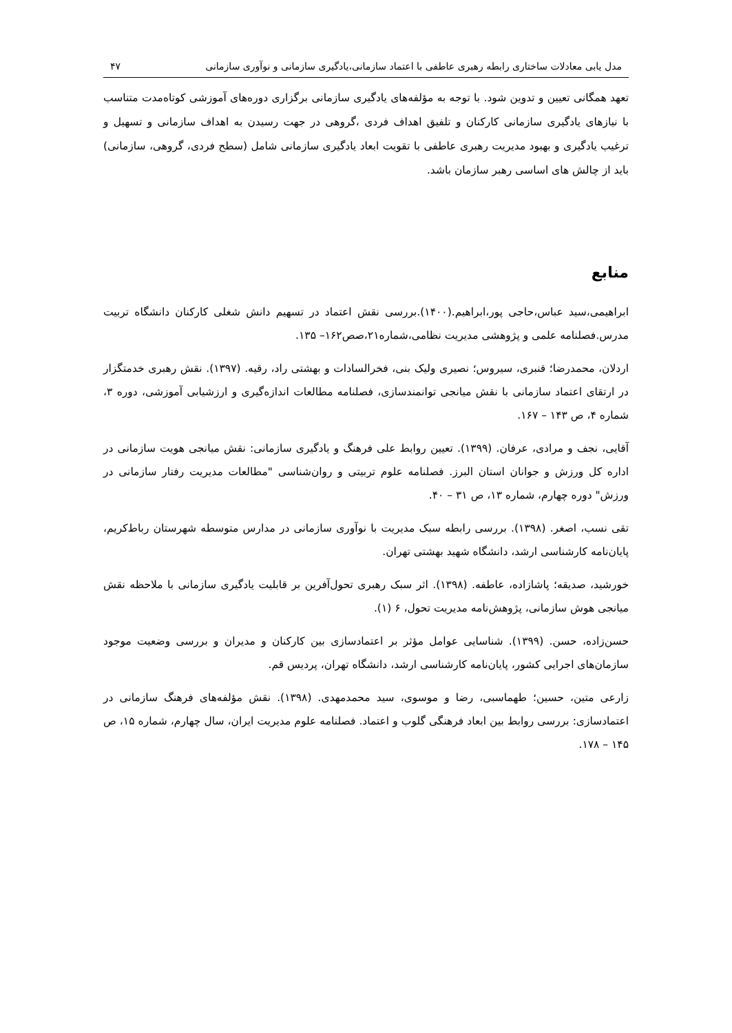مدل یابی معادلات ساختاری رابطه رهبری عاطفی با اعتماد سازمانی،یادگیری سازمانی و نوآوری سازمانی ۴۷
تعهد همگانی تعیین و تدوین شود. با توجه به مؤلفه‌های یادگیری سازمانی برگزاری دوره‌های آموزشی کوتاه‌مدت متناسب با نیازهای یادگیری سازمانی کارکنان و تلفیق اهداف فردی ،گروهی در جهت رسیدن به اهداف سازمانی و تسهیل و ترغیب یادگیری و بهبود مدیریت رهبری عاطفی با تقویت ابعاد یادگیری سازمانی شامل (سطح فردی، گروهی، سازمانی) باید از چالش های اساسی رهبر سازمان باشد.
منابع
ابراهیمی،سید عباس،حاجی پور،ابراهیم.(۱۴۰۰).بررسی نقش اعتماد در تسهیم دانش شغلی کارکنان دانشگاه تربیت مدرس.فصلنامه علمی و پژوهشی مدیریت نظامی،شماره۲۱،صص۱۶۲– ۱۳۵.
اردلان، محمدرضا؛ قنبری، سیروس؛ نصیری ولیک بنی، فخرالسادات و بهشتی راد، رقیه. (۱۳۹۷). نقش رهبری خدمتگزار در ارتقای اعتماد سازمانی با نقش میانجی توانمندسازی، فصلنامه مطالعات اندازه‌گیری و ارزشیابی آموزشی، دوره ۳، شماره ۴، ص ۱۴۳ – ۱۶۷.
آقایی، نجف و مرادی، عرفان. (۱۳۹۹). تعیین روابط علی فرهنگ و یادگیری سازمانی: نقش میانجی هویت سازمانی در اداره کل ورزش و جوانان استان البرز. فصلنامه علوم تربیتی و روان‌شناسی "مطالعات مدیریت رفتار سازمانی در ورزش" دوره چهارم، شماره ۱۳، ص ۳۱ – ۴۰.
تقی نسب، اصغر. (۱۳۹۸). بررسی رابطه سبک مدیریت با نوآوری سازمانی در مدارس متوسطه شهرستان رباط‌کریم، پایان‌نامه کارشناسی ارشد، دانشگاه شهید بهشتی تهران.
خورشید، صدیقه؛ پاشازاده، عاطفه. (۱۳۹۸). اثر سبک رهبری تحول‌آفرین بر قابلیت یادگیری سازمانی با ملاحظه نقش میانجی هوش سازمانی، پژوهش‌نامه مدیریت تحول، ۶ (۱).
حسن‌زاده، حسن. (۱۳۹۹). شناسایی عوامل مؤثر بر اعتمادسازی بین کارکنان و مدیران و بررسی وضعیت موجود سازمان‌های اجرایی کشور، پایان‌نامه کارشناسی ارشد، دانشگاه تهران، پردیس قم.
زارعی متین، حسین؛ طهماسبی، رضا و موسوی، سید محمدمهدی. (۱۳۹۸). نقش مؤلفه‌های فرهنگ سازمانی در اعتمادسازی: بررسی روابط بین ابعاد فرهنگی گلوب و اعتماد. فصلنامه علوم مدیریت ایران، سال چهارم، شماره ۱۵، ص ۱۴۵ – ۱۷۸.